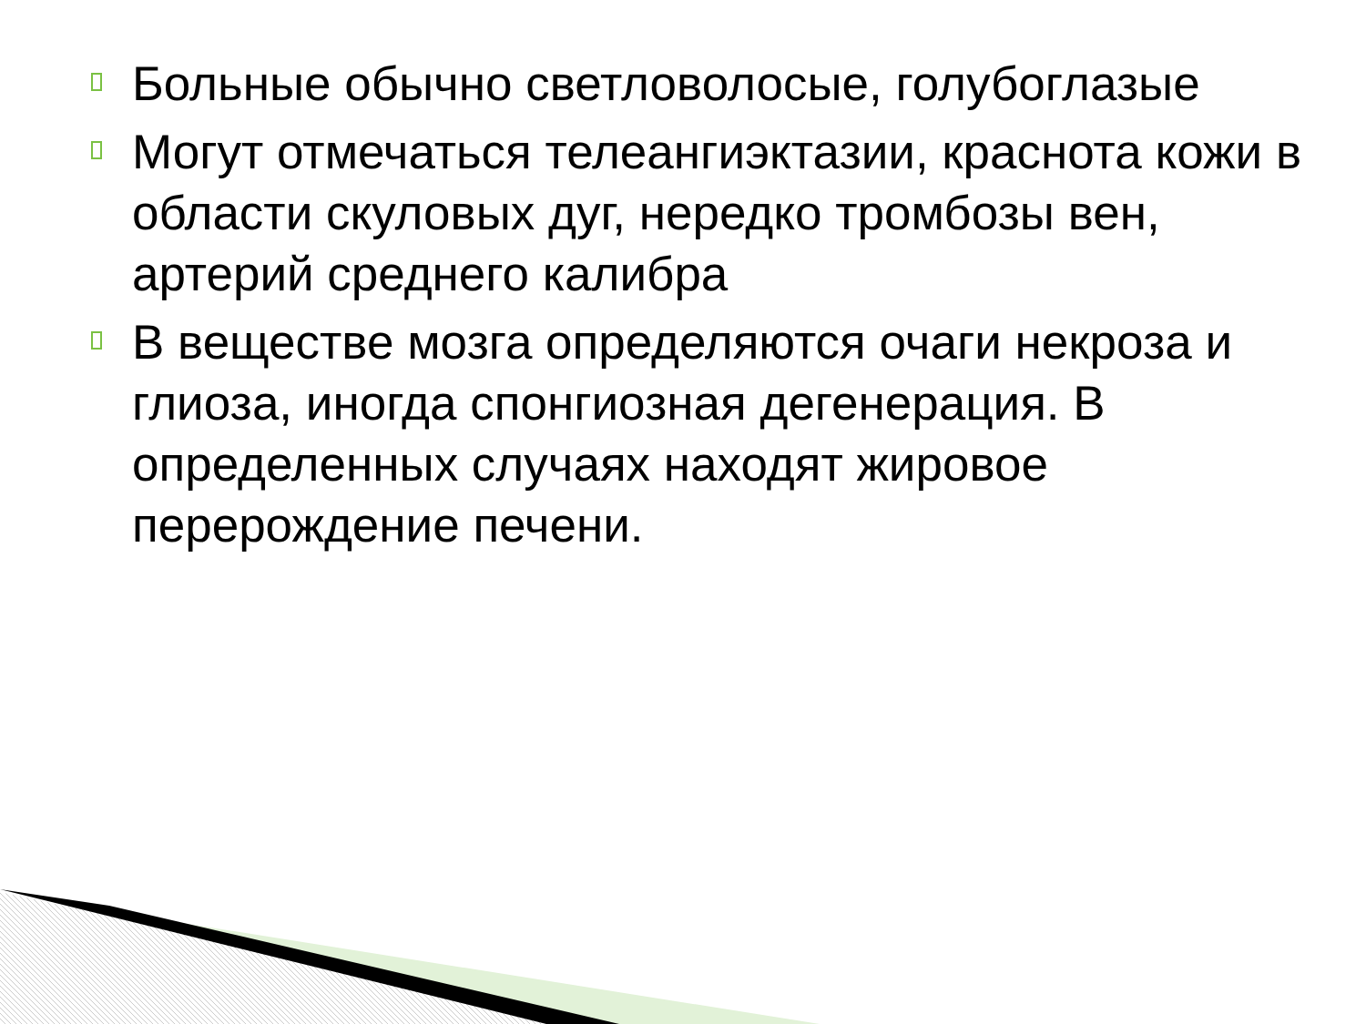Больные обычно светловолосые, голубоглазые
Могут отмечаться телеангиэктазии, краснота кожи в области скуловых дуг, нередко тромбозы вен, артерий среднего калибра
В веществе мозга определяются очаги некроза и глиоза, иногда спонгиозная дегенерация. В определенных случаях находят жировое перерождение печени.